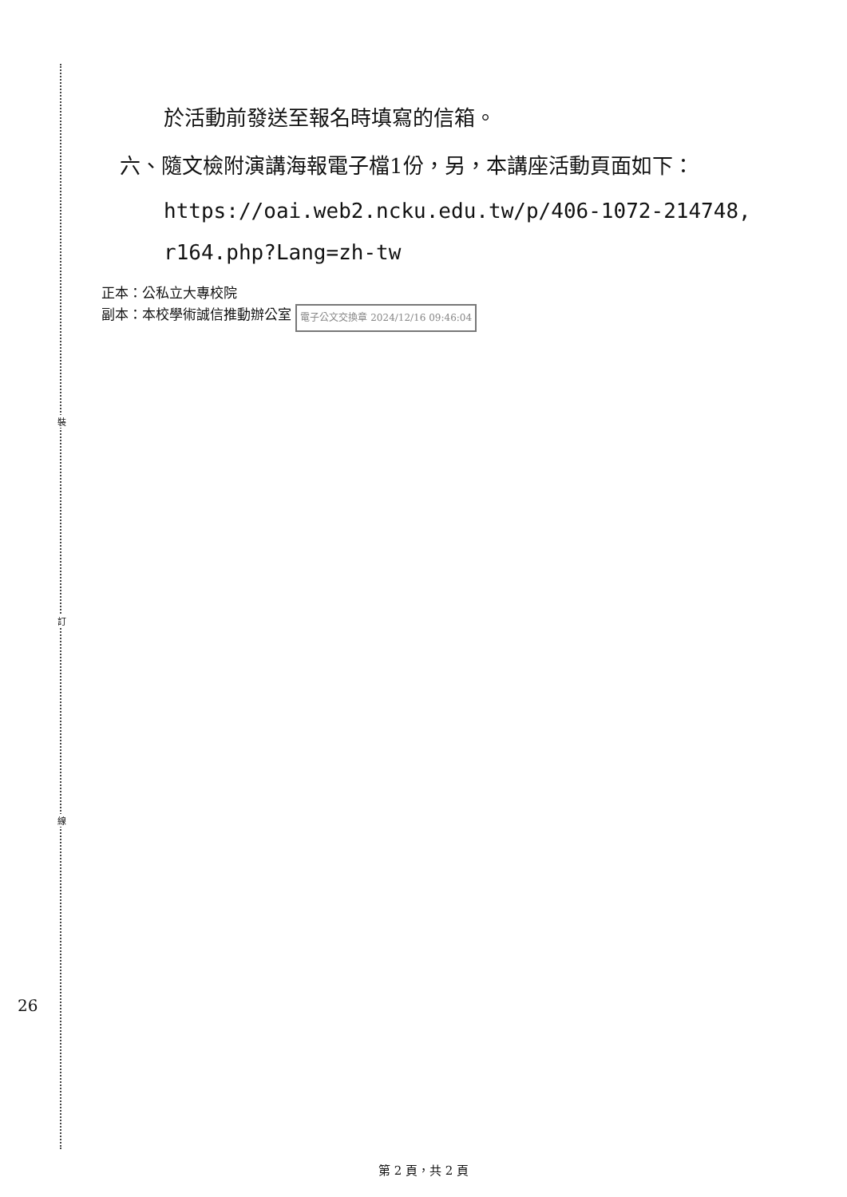裝
訂
線
於活動前發送至報名時填寫的信箱。
六、隨文檢附演講海報電子檔1份，另，本講座活動頁面如下：
https://oai.web2.ncku.edu.tw/p/406-1072-214748,
r164.php?Lang=zh-tw
正本：公私立大專校院
副本：本校學術誠信推動辦公室 電子公文交換章 2024/12/16 09:46:04
26
第 2 頁，共 2 頁